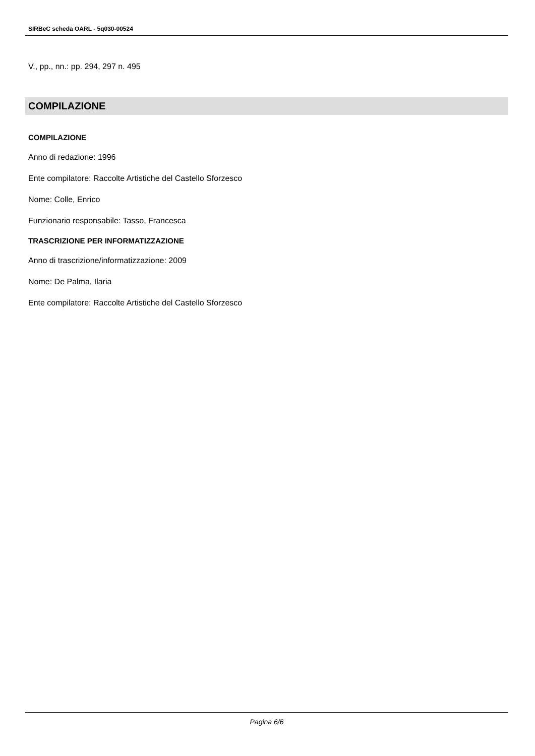SIRBeC scheda OARL - 5q030-00524
V., pp., nn.: pp. 294, 297 n. 495
COMPILAZIONE
COMPILAZIONE
Anno di redazione: 1996
Ente compilatore: Raccolte Artistiche del Castello Sforzesco
Nome: Colle, Enrico
Funzionario responsabile: Tasso, Francesca
TRASCRIZIONE PER INFORMATIZZAZIONE
Anno di trascrizione/informatizzazione: 2009
Nome: De Palma, Ilaria
Ente compilatore: Raccolte Artistiche del Castello Sforzesco
Pagina 6/6